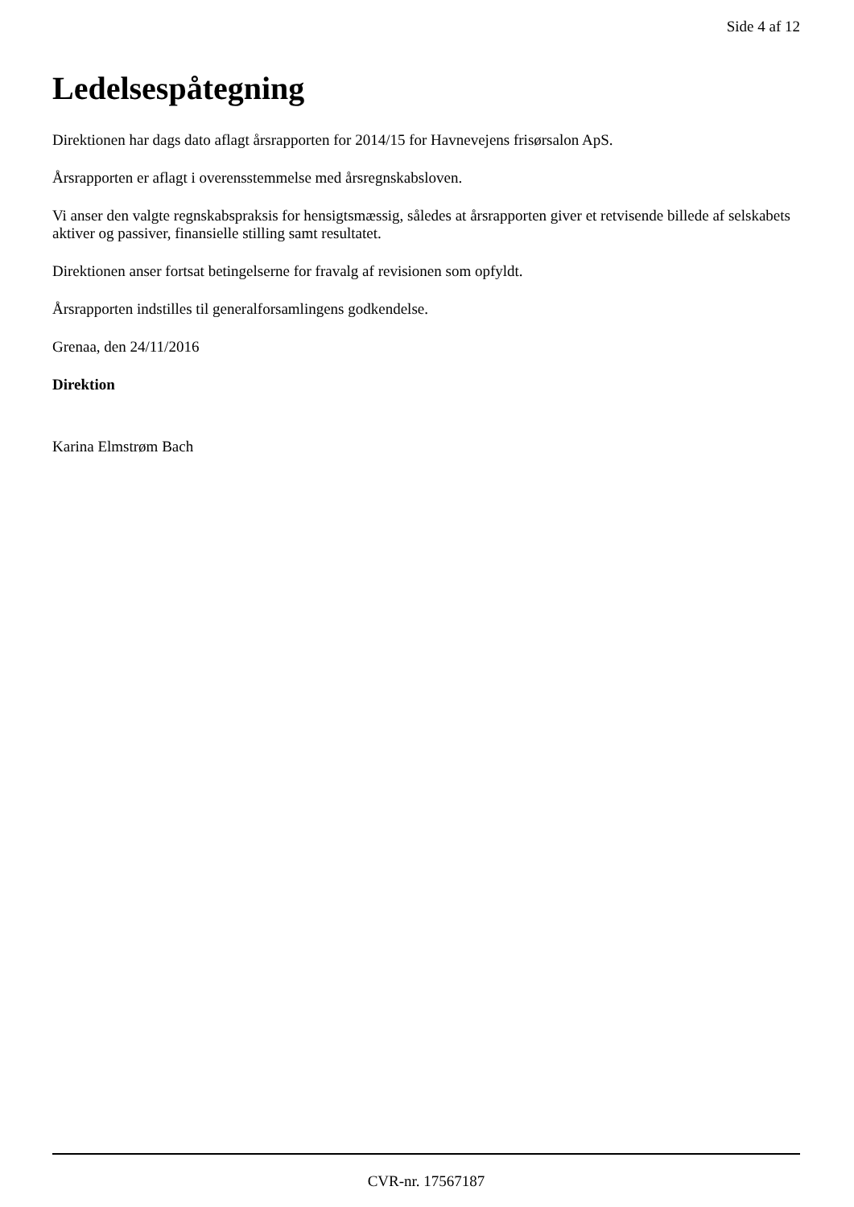Side 4 af 12
Ledelsespåtegning
Direktionen har dags dato aflagt årsrapporten for 2014/15 for Havnevejens frisørsalon ApS.
Årsrapporten er aflagt i overensstemmelse med årsregnskabsloven.
Vi anser den valgte regnskabspraksis for hensigtsmæssig, således at årsrapporten giver et retvisende billede af selskabets aktiver og passiver, finansielle stilling samt resultatet.
Direktionen anser fortsat betingelserne for fravalg af revisionen som opfyldt.
Årsrapporten indstilles til generalforsamlingens godkendelse.
Grenaa, den 24/11/2016
Direktion
Karina Elmstrøm Bach
CVR-nr. 17567187